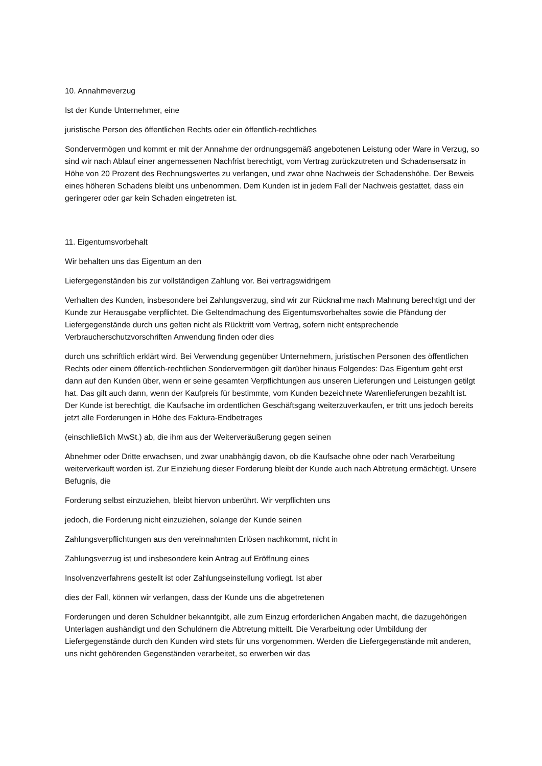10. Annahmeverzug
Ist der Kunde Unternehmer, eine
juristische Person des öffentlichen Rechts oder ein öffentlich-rechtliches
Sondervermögen und kommt er mit der Annahme der ordnungsgemäß angebotenen Leistung oder Ware in Verzug, so sind wir nach Ablauf einer angemessenen Nachfrist berechtigt, vom Vertrag zurückzutreten und Schadensersatz in Höhe von 20 Prozent des Rechnungswertes zu verlangen, und zwar ohne Nachweis der Schadenshöhe. Der Beweis eines höheren Schadens bleibt uns unbenommen. Dem Kunden ist in jedem Fall der Nachweis gestattet, dass ein geringerer oder gar kein Schaden eingetreten ist.
11. Eigentumsvorbehalt
Wir behalten uns das Eigentum an den
Liefergegenständen bis zur vollständigen Zahlung vor. Bei vertragswidrigem
Verhalten des Kunden, insbesondere bei Zahlungsverzug, sind wir zur Rücknahme nach Mahnung berechtigt und der Kunde zur Herausgabe verpflichtet. Die Geltendmachung des Eigentumsvorbehaltes sowie die Pfändung der Liefergegenstände durch uns gelten nicht als Rücktritt vom Vertrag, sofern nicht entsprechende Verbraucherschutzvorschriften Anwendung finden oder dies
durch uns schriftlich erklärt wird. Bei Verwendung gegenüber Unternehmern, juristischen Personen des öffentlichen Rechts oder einem öffentlich-rechtlichen Sondervermögen gilt darüber hinaus Folgendes: Das Eigentum geht erst dann auf den Kunden über, wenn er seine gesamten Verpflichtungen aus unseren Lieferungen und Leistungen getilgt hat. Das gilt auch dann, wenn der Kaufpreis für bestimmte, vom Kunden bezeichnete Warenlieferungen bezahlt ist. Der Kunde ist berechtigt, die Kaufsache im ordentlichen Geschäftsgang weiterzuverkaufen, er tritt uns jedoch bereits jetzt alle Forderungen in Höhe des Faktura-Endbetrages
(einschließlich MwSt.) ab, die ihm aus der Weiterveräußerung gegen seinen
Abnehmer oder Dritte erwachsen, und zwar unabhängig davon, ob die Kaufsache ohne oder nach Verarbeitung weiterverkauft worden ist. Zur Einziehung dieser Forderung bleibt der Kunde auch nach Abtretung ermächtigt. Unsere Befugnis, die
Forderung selbst einzuziehen, bleibt hiervon unberührt. Wir verpflichten uns
jedoch, die Forderung nicht einzuziehen, solange der Kunde seinen
Zahlungsverpflichtungen aus den vereinnahmten Erlösen nachkommt, nicht in
Zahlungsverzug ist und insbesondere kein Antrag auf Eröffnung eines
Insolvenzverfahrens gestellt ist oder Zahlungseinstellung vorliegt. Ist aber
dies der Fall, können wir verlangen, dass der Kunde uns die abgetretenen
Forderungen und deren Schuldner bekanntgibt, alle zum Einzug erforderlichen Angaben macht, die dazugehörigen Unterlagen aushändigt und den Schuldnern die Abtretung mitteilt. Die Verarbeitung oder Umbildung der Liefergegenstände durch den Kunden wird stets für uns vorgenommen. Werden die Liefergegenstände mit anderen, uns nicht gehörenden Gegenständen verarbeitet, so erwerben wir das